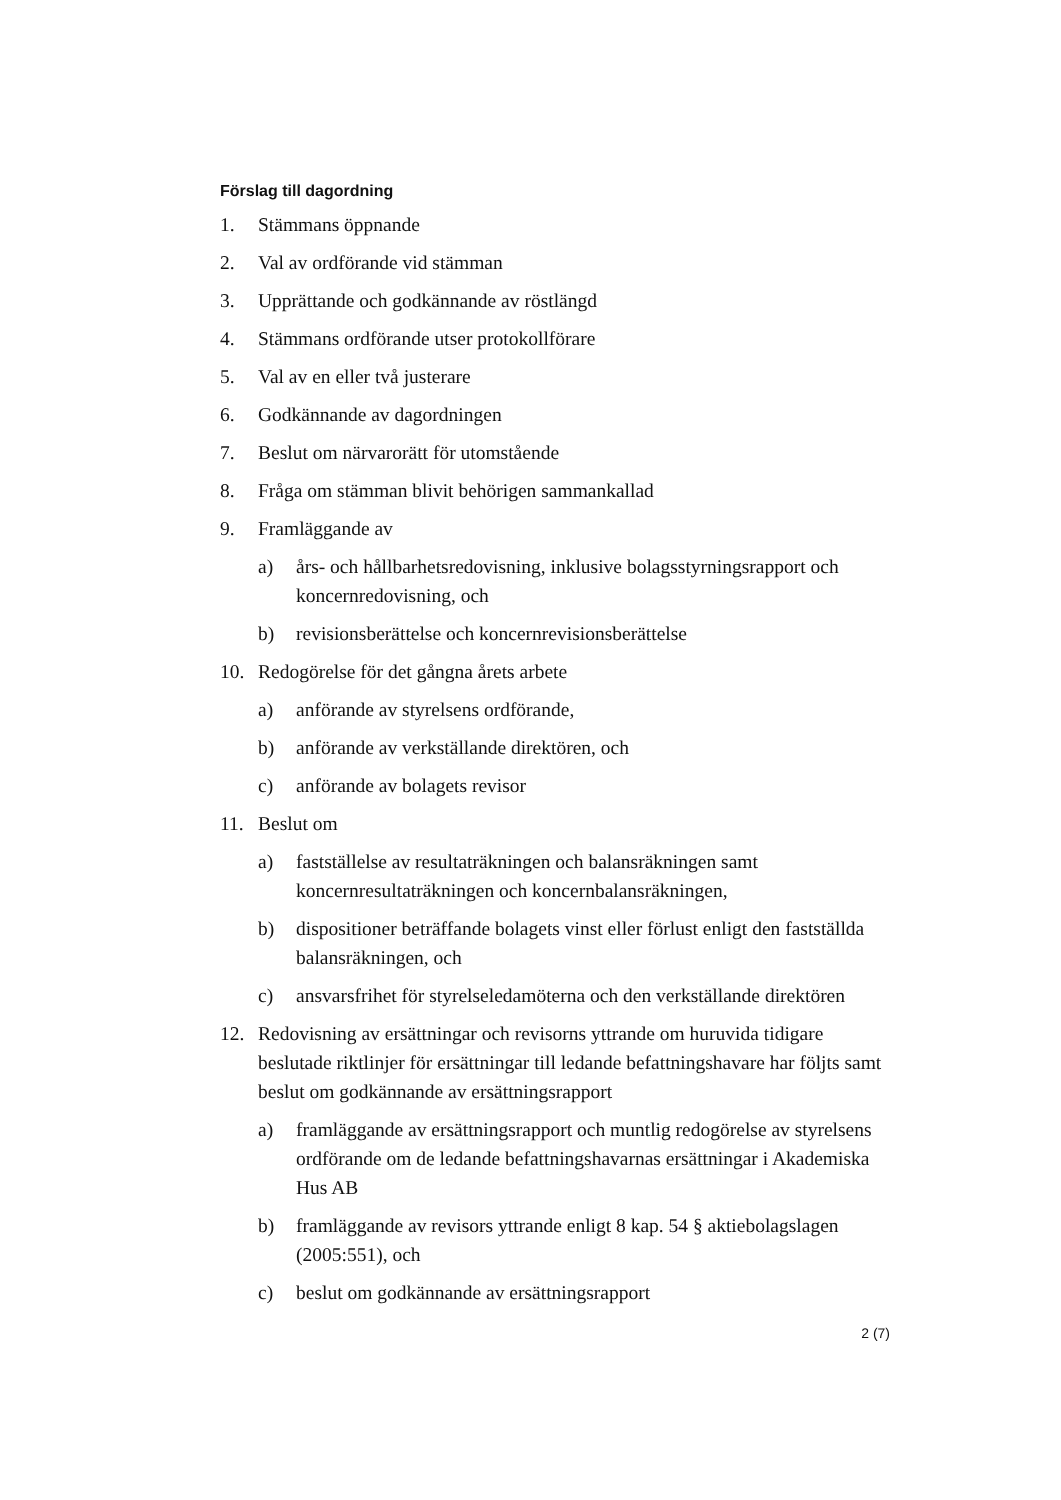Förslag till dagordning
1. Stämmans öppnande
2. Val av ordförande vid stämman
3. Upprättande och godkännande av röstlängd
4. Stämmans ordförande utser protokollförare
5. Val av en eller två justerare
6. Godkännande av dagordningen
7. Beslut om närvarorätt för utomstående
8. Fråga om stämman blivit behörigen sammankallad
9. Framläggande av
a) års- och hållbarhetsredovisning, inklusive bolagsstyrningsrapport och koncernredovisning, och
b) revisionsberättelse och koncernrevisionsberättelse
10. Redogörelse för det gångna årets arbete
a) anförande av styrelsens ordförande,
b) anförande av verkställande direktören, och
c) anförande av bolagets revisor
11. Beslut om
a) fastställelse av resultaträkningen och balansräkningen samt koncernresultaträkningen och koncernbalansräkningen,
b) dispositioner beträffande bolagets vinst eller förlust enligt den fastställda balansräkningen, och
c) ansvarsfrihet för styrelseledamöterna och den verkställande direktören
12. Redovisning av ersättningar och revisorns yttrande om huruvida tidigare beslutade riktlinjer för ersättningar till ledande befattningshavare har följts samt beslut om godkännande av ersättningsrapport
a) framläggande av ersättningsrapport och muntlig redogörelse av styrelsens ordförande om de ledande befattningshavarnas ersättningar i Akademiska Hus AB
b) framläggande av revisors yttrande enligt 8 kap. 54 § aktiebolagslagen (2005:551), och
c) beslut om godkännande av ersättningsrapport
2 (7)